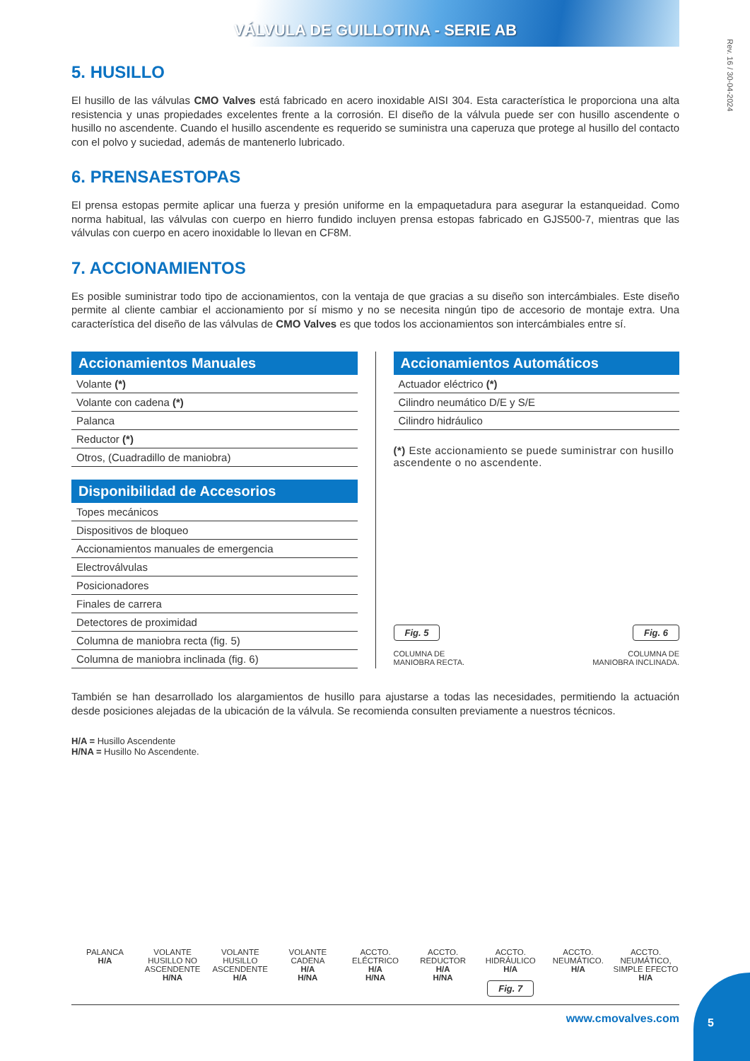VÁLVULA DE GUILLOTINA - SERIE AB
Rev. 16 / 30-04-2024
5. HUSILLO
El husillo de las válvulas CMO Valves está fabricado en acero inoxidable AISI 304. Esta característica le proporciona una alta resistencia y unas propiedades excelentes frente a la corrosión. El diseño de la válvula puede ser con husillo ascendente o husillo no ascendente. Cuando el husillo ascendente es requerido se suministra una caperuza que protege al husillo del contacto con el polvo y suciedad, además de mantenerlo lubricado.
6. PRENSAESTOPAS
El prensa estopas permite aplicar una fuerza y presión uniforme en la empaquetadura para asegurar la estanqueidad. Como norma habitual, las válvulas con cuerpo en hierro fundido incluyen prensa estopas fabricado en GJS500-7, mientras que las válvulas con cuerpo en acero inoxidable lo llevan en CF8M.
7. ACCIONAMIENTOS
Es posible suministrar todo tipo de accionamientos, con la ventaja de que gracias a su diseño son intercámbiales. Este diseño permite al cliente cambiar el accionamiento por sí mismo y no se necesita ningún tipo de accesorio de montaje extra. Una característica del diseño de las válvulas de CMO Valves es que todos los accionamientos son intercámbiales entre sí.
Accionamientos Manuales
| Volante (*) |
| Volante con cadena (*) |
| Palanca |
| Reductor (*) |
| Otros, (Cuadradillo de maniobra) |
Disponibilidad de Accesorios
| Topes mecánicos |
| Dispositivos de bloqueo |
| Accionamientos manuales de emergencia |
| Electroválvulas |
| Posicionadores |
| Finales de carrera |
| Detectores de proximidad |
| Columna de maniobra recta (fig. 5) |
| Columna de maniobra inclinada (fig. 6) |
Accionamientos Automáticos
| Actuador eléctrico (*) |
| Cilindro neumático D/E y S/E |
| Cilindro hidráulico |
(*) Este accionamiento se puede suministrar con husillo ascendente o no ascendente.
Fig. 5
COLUMNA DE
MANIOBRA RECTA.
Fig. 6
COLUMNA DE
MANIOBRA INCLINADA.
También se han desarrollado los alargamientos de husillo para ajustarse a todas las necesidades, permitiendo la actuación desde posiciones alejadas de la ubicación de la válvula. Se recomienda consulten previamente a nuestros técnicos.
H/A = Husillo Ascendente
H/NA = Husillo No Ascendente.
PALANCA
H/A
VOLANTE HUSILLO NO ASCENDENTE
H/NA
VOLANTE HUSILLO ASCENDENTE
H/A
VOLANTE CADENA
H/A
H/NA
ACCTO. ELÉCTRICO
H/A
H/NA
ACCTO. REDUCTOR
H/A
H/NA
ACCTO. HIDRÁULICO
H/A
Fig. 7
ACCTO. NEUMÁTICO.
H/A
ACCTO. NEUMÁTICO, SIMPLE EFECTO
H/A
www.cmovalves.com
5